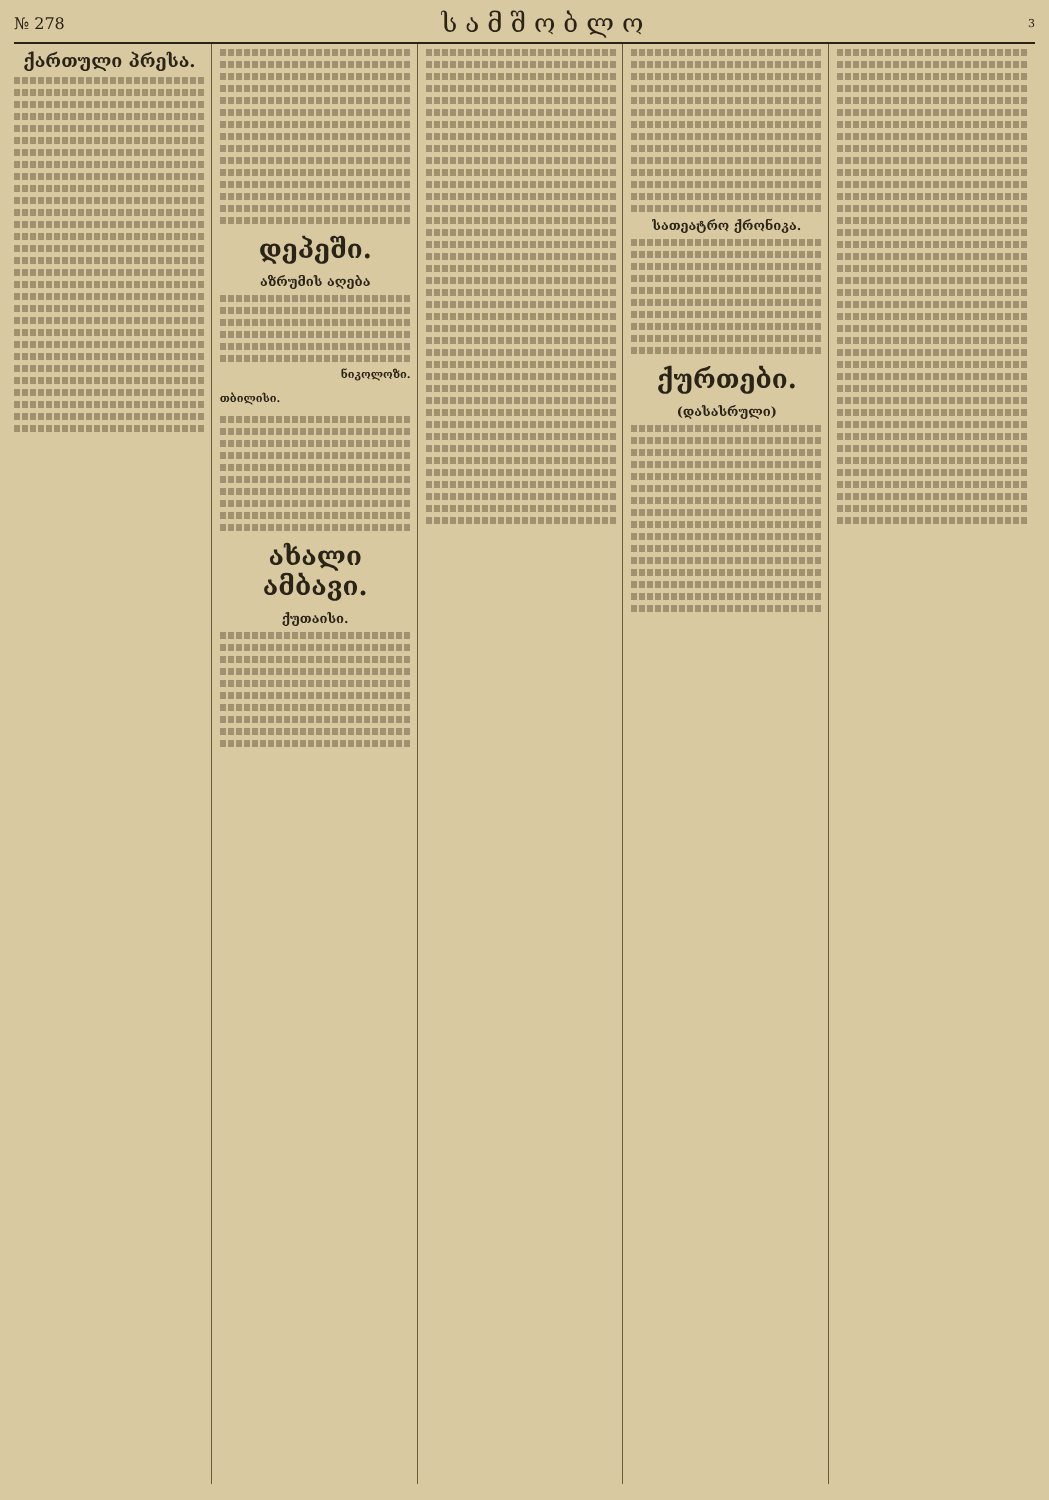№ 278 სამშობლო 3
ქართული პრესა.
დეპეში.
აზრუმის აღება
ნიკოლოზი.
თბილისი.
ახალი ამბავი.
ქუთაისი.
სათეატრო ქრონიკა.
ქურთები.
(დასასრული)